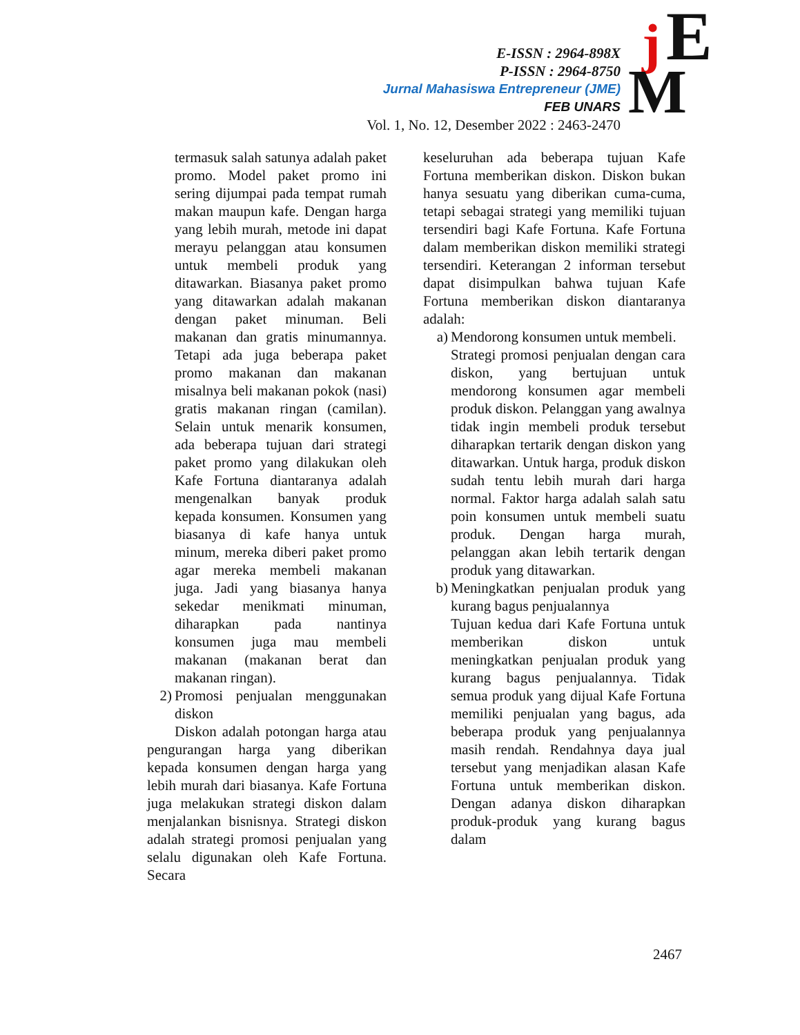E-ISSN : 2964-898X
P-ISSN : 2964-8750
Jurnal Mahasiswa Entrepreneur (JME)
FEB UNARS
Vol. 1, No. 12, Desember 2022 : 2463-2470
j E
M
termasuk salah satunya adalah paket promo. Model paket promo ini sering dijumpai pada tempat rumah makan maupun kafe. Dengan harga yang lebih murah, metode ini dapat merayu pelanggan atau konsumen untuk membeli produk yang ditawarkan. Biasanya paket promo yang ditawarkan adalah makanan dengan paket minuman. Beli makanan dan gratis minumannya. Tetapi ada juga beberapa paket promo makanan dan makanan misalnya beli makanan pokok (nasi) gratis makanan ringan (camilan). Selain untuk menarik konsumen, ada beberapa tujuan dari strategi paket promo yang dilakukan oleh Kafe Fortuna diantaranya adalah mengenalkan banyak produk kepada konsumen. Konsumen yang biasanya di kafe hanya untuk minum, mereka diberi paket promo agar mereka membeli makanan juga. Jadi yang biasanya hanya sekedar menikmati minuman, diharapkan pada nantinya konsumen juga mau membeli makanan (makanan berat dan makanan ringan).
2) Promosi penjualan menggunakan diskon
Diskon adalah potongan harga atau pengurangan harga yang diberikan kepada konsumen dengan harga yang lebih murah dari biasanya. Kafe Fortuna juga melakukan strategi diskon dalam menjalankan bisnisnya. Strategi diskon adalah strategi promosi penjualan yang selalu digunakan oleh Kafe Fortuna. Secara
keseluruhan ada beberapa tujuan Kafe Fortuna memberikan diskon. Diskon bukan hanya sesuatu yang diberikan cuma-cuma, tetapi sebagai strategi yang memiliki tujuan tersendiri bagi Kafe Fortuna. Kafe Fortuna dalam memberikan diskon memiliki strategi tersendiri. Keterangan 2 informan tersebut dapat disimpulkan bahwa tujuan Kafe Fortuna memberikan diskon diantaranya adalah:
a) Mendorong konsumen untuk membeli.
Strategi promosi penjualan dengan cara diskon, yang bertujuan untuk mendorong konsumen agar membeli produk diskon. Pelanggan yang awalnya tidak ingin membeli produk tersebut diharapkan tertarik dengan diskon yang ditawarkan. Untuk harga, produk diskon sudah tentu lebih murah dari harga normal. Faktor harga adalah salah satu poin konsumen untuk membeli suatu produk. Dengan harga murah, pelanggan akan lebih tertarik dengan produk yang ditawarkan.
b) Meningkatkan penjualan produk yang kurang bagus penjualannya
Tujuan kedua dari Kafe Fortuna untuk memberikan diskon untuk meningkatkan penjualan produk yang kurang bagus penjualannya. Tidak semua produk yang dijual Kafe Fortuna memiliki penjualan yang bagus, ada beberapa produk yang penjualannya masih rendah. Rendahnya daya jual tersebut yang menjadikan alasan Kafe Fortuna untuk memberikan diskon. Dengan adanya diskon diharapkan produk-produk yang kurang bagus dalam
2467